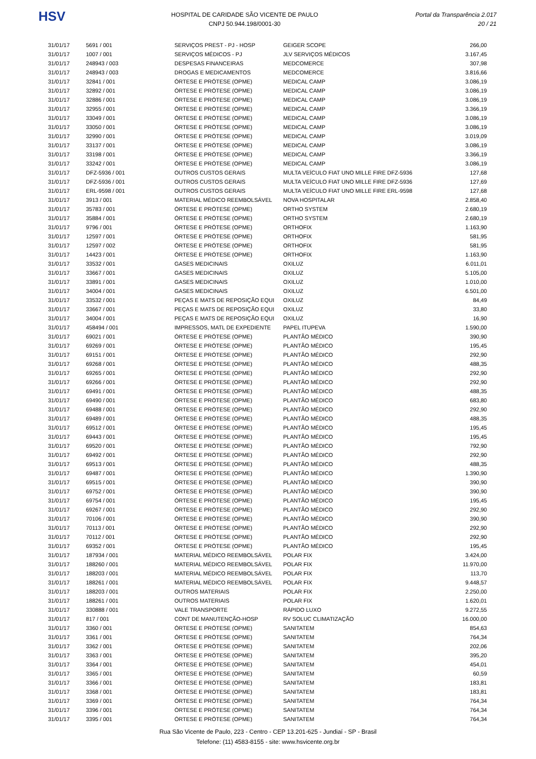HSV
HOSPITAL DE CARIDADE SÃO VICENTE DE PAULO
CNPJ 50.944.198/0001-30
Portal da Transparência 2.017
20 / 21
| 31/01/17 | 5691 / 001 | SERVIÇOS PREST - PJ - HOSP | GEIGER SCOPE | 266,00 |
| 31/01/17 | 1007 / 001 | SERVIÇOS MÉDICOS - PJ | JLV SERVIÇOS MÉDICOS | 3.167,45 |
| 31/01/17 | 248943 / 003 | DESPESAS FINANCEIRAS | MEDCOMERCE | 307,98 |
| 31/01/17 | 248943 / 003 | DROGAS E MEDICAMENTOS | MEDCOMERCE | 3.816,66 |
| 31/01/17 | 32841 / 001 | ÓRTESE E PRÓTESE (OPME) | MEDICAL CAMP | 3.086,19 |
| 31/01/17 | 32892 / 001 | ÓRTESE E PRÓTESE (OPME) | MEDICAL CAMP | 3.086,19 |
| 31/01/17 | 32886 / 001 | ÓRTESE E PRÓTESE (OPME) | MEDICAL CAMP | 3.086,19 |
| 31/01/17 | 32955 / 001 | ÓRTESE E PRÓTESE (OPME) | MEDICAL CAMP | 3.366,19 |
| 31/01/17 | 33049 / 001 | ÓRTESE E PRÓTESE (OPME) | MEDICAL CAMP | 3.086,19 |
| 31/01/17 | 33050 / 001 | ÓRTESE E PRÓTESE (OPME) | MEDICAL CAMP | 3.086,19 |
| 31/01/17 | 32990 / 001 | ÓRTESE E PRÓTESE (OPME) | MEDICAL CAMP | 3.019,09 |
| 31/01/17 | 33137 / 001 | ÓRTESE E PRÓTESE (OPME) | MEDICAL CAMP | 3.086,19 |
| 31/01/17 | 33198 / 001 | ÓRTESE E PRÓTESE (OPME) | MEDICAL CAMP | 3.366,19 |
| 31/01/17 | 33242 / 001 | ÓRTESE E PRÓTESE (OPME) | MEDICAL CAMP | 3.086,19 |
| 31/01/17 | DFZ-5936 / 001 | OUTROS CUSTOS GERAIS | MULTA VEÍCULO FIAT UNO MILLE FIRE DFZ-5936 | 127,68 |
| 31/01/17 | DFZ-5936 / 001 | OUTROS CUSTOS GERAIS | MULTA VEÍCULO FIAT UNO MILLE FIRE DFZ-5936 | 127,69 |
| 31/01/17 | ERL-9598 / 001 | OUTROS CUSTOS GERAIS | MULTA VEÍCULO FIAT UNO MILLE FIRE ERL-9598 | 127,68 |
| 31/01/17 | 3913 / 001 | MATERIAL MÉDICO REEMBOLSÁVEL | NOVA HOSPITALAR | 2.858,40 |
| 31/01/17 | 35783 / 001 | ÓRTESE E PRÓTESE (OPME) | ORTHO SYSTEM | 2.680,19 |
| 31/01/17 | 35884 / 001 | ÓRTESE E PRÓTESE (OPME) | ORTHO SYSTEM | 2.680,19 |
| 31/01/17 | 9796 / 001 | ÓRTESE E PRÓTESE (OPME) | ORTHOFIX | 1.163,90 |
| 31/01/17 | 12597 / 001 | ÓRTESE E PRÓTESE (OPME) | ORTHOFIX | 581,95 |
| 31/01/17 | 12597 / 002 | ÓRTESE E PRÓTESE (OPME) | ORTHOFIX | 581,95 |
| 31/01/17 | 14423 / 001 | ÓRTESE E PRÓTESE (OPME) | ORTHOFIX | 1.163,90 |
| 31/01/17 | 33532 / 001 | GASES MEDICINAIS | OXILUZ | 6.011,01 |
| 31/01/17 | 33667 / 001 | GASES MEDICINAIS | OXILUZ | 5.105,00 |
| 31/01/17 | 33891 / 001 | GASES MEDICINAIS | OXILUZ | 1.010,00 |
| 31/01/17 | 34004 / 001 | GASES MEDICINAIS | OXILUZ | 6.501,00 |
| 31/01/17 | 33532 / 001 | PEÇAS E MATS DE REPOSIÇÃO EQUI | OXILUZ | 84,49 |
| 31/01/17 | 33667 / 001 | PEÇAS E MATS DE REPOSIÇÃO EQUI | OXILUZ | 33,80 |
| 31/01/17 | 34004 / 001 | PEÇAS E MATS DE REPOSIÇÃO EQUI | OXILUZ | 16,90 |
| 31/01/17 | 458494 / 001 | IMPRESSOS, MATL DE EXPEDIENTE | PAPEL ITUPEVA | 1.590,00 |
| 31/01/17 | 69021 / 001 | ÓRTESE E PRÓTESE (OPME) | PLANTÃO MÉDICO | 390,90 |
| 31/01/17 | 69269 / 001 | ÓRTESE E PRÓTESE (OPME) | PLANTÃO MÉDICO | 195,45 |
| 31/01/17 | 69151 / 001 | ÓRTESE E PRÓTESE (OPME) | PLANTÃO MÉDICO | 292,90 |
| 31/01/17 | 69268 / 001 | ÓRTESE E PRÓTESE (OPME) | PLANTÃO MÉDICO | 488,35 |
| 31/01/17 | 69265 / 001 | ÓRTESE E PRÓTESE (OPME) | PLANTÃO MÉDICO | 292,90 |
| 31/01/17 | 69266 / 001 | ÓRTESE E PRÓTESE (OPME) | PLANTÃO MÉDICO | 292,90 |
| 31/01/17 | 69491 / 001 | ÓRTESE E PRÓTESE (OPME) | PLANTÃO MÉDICO | 488,35 |
| 31/01/17 | 69490 / 001 | ÓRTESE E PRÓTESE (OPME) | PLANTÃO MÉDICO | 683,80 |
| 31/01/17 | 69488 / 001 | ÓRTESE E PRÓTESE (OPME) | PLANTÃO MÉDICO | 292,90 |
| 31/01/17 | 69489 / 001 | ÓRTESE E PRÓTESE (OPME) | PLANTÃO MÉDICO | 488,35 |
| 31/01/17 | 69512 / 001 | ÓRTESE E PRÓTESE (OPME) | PLANTÃO MÉDICO | 195,45 |
| 31/01/17 | 69443 / 001 | ÓRTESE E PRÓTESE (OPME) | PLANTÃO MÉDICO | 195,45 |
| 31/01/17 | 69520 / 001 | ÓRTESE E PRÓTESE (OPME) | PLANTÃO MÉDICO | 792,90 |
| 31/01/17 | 69492 / 001 | ÓRTESE E PRÓTESE (OPME) | PLANTÃO MÉDICO | 292,90 |
| 31/01/17 | 69513 / 001 | ÓRTESE E PRÓTESE (OPME) | PLANTÃO MÉDICO | 488,35 |
| 31/01/17 | 69487 / 001 | ÓRTESE E PRÓTESE (OPME) | PLANTÃO MÉDICO | 1.390,90 |
| 31/01/17 | 69515 / 001 | ÓRTESE E PRÓTESE (OPME) | PLANTÃO MÉDICO | 390,90 |
| 31/01/17 | 69752 / 001 | ÓRTESE E PRÓTESE (OPME) | PLANTÃO MÉDICO | 390,90 |
| 31/01/17 | 69754 / 001 | ÓRTESE E PRÓTESE (OPME) | PLANTÃO MÉDICO | 195,45 |
| 31/01/17 | 69267 / 001 | ÓRTESE E PRÓTESE (OPME) | PLANTÃO MÉDICO | 292,90 |
| 31/01/17 | 70106 / 001 | ÓRTESE E PRÓTESE (OPME) | PLANTÃO MÉDICO | 390,90 |
| 31/01/17 | 70113 / 001 | ÓRTESE E PRÓTESE (OPME) | PLANTÃO MÉDICO | 292,90 |
| 31/01/17 | 70112 / 001 | ÓRTESE E PRÓTESE (OPME) | PLANTÃO MÉDICO | 292,90 |
| 31/01/17 | 69352 / 001 | ÓRTESE E PRÓTESE (OPME) | PLANTÃO MÉDICO | 195,45 |
| 31/01/17 | 187934 / 001 | MATERIAL MÉDICO REEMBOLSÁVEL | POLAR FIX | 3.424,00 |
| 31/01/17 | 188260 / 001 | MATERIAL MÉDICO REEMBOLSÁVEL | POLAR FIX | 11.970,00 |
| 31/01/17 | 188203 / 001 | MATERIAL MÉDICO REEMBOLSÁVEL | POLAR FIX | 113,70 |
| 31/01/17 | 188261 / 001 | MATERIAL MÉDICO REEMBOLSÁVEL | POLAR FIX | 9.448,57 |
| 31/01/17 | 188203 / 001 | OUTROS MATERIAIS | POLAR FIX | 2.250,00 |
| 31/01/17 | 188261 / 001 | OUTROS MATERIAIS | POLAR FIX | 1.620,01 |
| 31/01/17 | 330888 / 001 | VALE TRANSPORTE | RÁPIDO LUXO | 9.272,55 |
| 31/01/17 | 817 / 001 | CONT DE MANUTENÇÃO-HOSP | RV SOLUC CLIMATIZAÇÃO | 16.000,00 |
| 31/01/17 | 3360 / 001 | ÓRTESE E PRÓTESE (OPME) | SANITATEM | 854,63 |
| 31/01/17 | 3361 / 001 | ÓRTESE E PRÓTESE (OPME) | SANITATEM | 764,34 |
| 31/01/17 | 3362 / 001 | ÓRTESE E PRÓTESE (OPME) | SANITATEM | 202,06 |
| 31/01/17 | 3363 / 001 | ÓRTESE E PRÓTESE (OPME) | SANITATEM | 395,20 |
| 31/01/17 | 3364 / 001 | ÓRTESE E PRÓTESE (OPME) | SANITATEM | 454,01 |
| 31/01/17 | 3365 / 001 | ÓRTESE E PRÓTESE (OPME) | SANITATEM | 60,59 |
| 31/01/17 | 3366 / 001 | ÓRTESE E PRÓTESE (OPME) | SANITATEM | 183,81 |
| 31/01/17 | 3368 / 001 | ÓRTESE E PRÓTESE (OPME) | SANITATEM | 183,81 |
| 31/01/17 | 3369 / 001 | ÓRTESE E PRÓTESE (OPME) | SANITATEM | 764,34 |
| 31/01/17 | 3396 / 001 | ÓRTESE E PRÓTESE (OPME) | SANITATEM | 764,34 |
| 31/01/17 | 3395 / 001 | ÓRTESE E PRÓTESE (OPME) | SANITATEM | 764,34 |
Rua São Vicente de Paulo, 223 - Centro - CEP 13.201-625 - Jundiaí - SP - Brasil
Telefone: (11) 4583-8155 - site: www.hsvicente.org.br